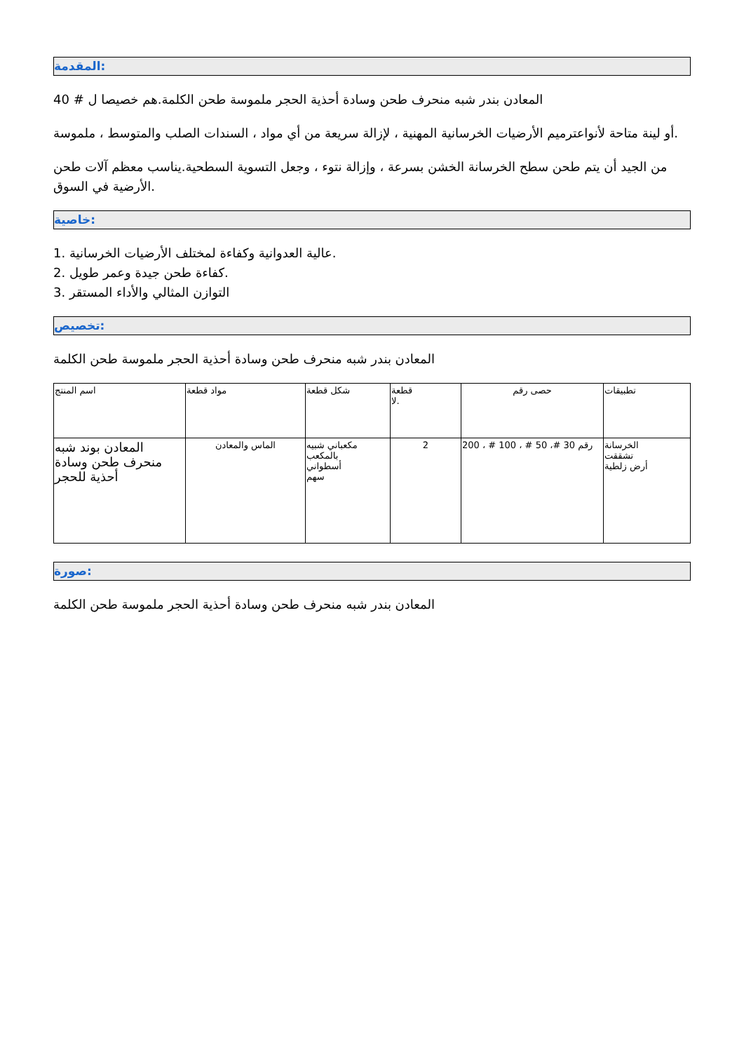المقدمة:
المعادن بندر شبه منحرف طحن وسادة أحذية الحجر ملموسة طحن الكلمة.هم خصيصا ل # 40
أو لينة متاحة لأنواعترميم الأرضيات الخرسانية المهنية ، لإزالة سريعة من أي مواد ، السندات الصلب والمتوسط ، ملموسة.
من الجيد أن يتم طحن سطح الخرسانة الخشن بسرعة ، وإزالة نتوء ، وجعل التسوية السطحية.يناسب معظم آلات طحن الأرضية في السوق.
خاصية:
1. عالية العدوانية وكفاءة لمختلف الأرضيات الخرسانية.
2. كفاءة طحن جيدة وعمر طويل.
3. التوازن المثالي والأداء المستقر
تخصيص:
المعادن بندر شبه منحرف طحن وسادة أحذية الحجر ملموسة طحن الكلمة
| اسم المنتج | مواد قطعة | شكل قطعة | قطعة لا. | حصى رقم | تطبيقات |
| المعادن بوند شبه منحرف طحن وسادة أحذية للحجر | الماس والمعادن | مكعباني شبيه بالمكعب أسطواني سهم | 2 | رقم 30 #، 50 # ، 100 # ، 200 | الخرسانة تشققت أرض زلطية |
صورة:
المعادن بندر شبه منحرف طحن وسادة أحذية الحجر ملموسة طحن الكلمة